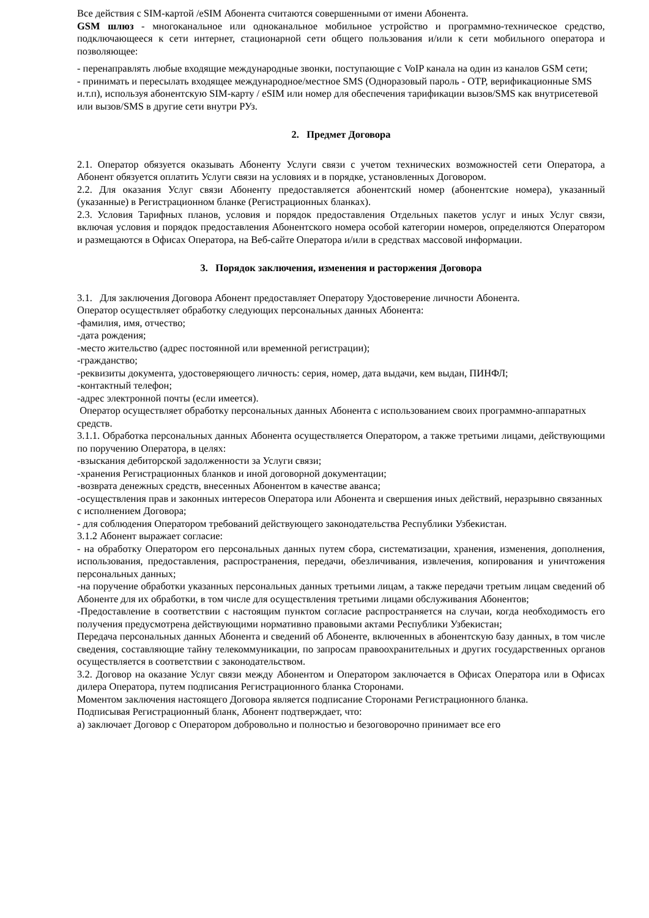Все действия с SIM-картой /eSIM Абонента считаются совершенными от имени Абонента.
GSM шлюз - многоканальное или одноканальное мобильное устройство и программно-техническое средство, подключающееся к сети интернет, стационарной сети общего пользования и/или к сети мобильного оператора и позволяющее:
- перенаправлять любые входящие международные звонки, поступающие с VoIP канала на один из каналов GSM сети;
- принимать и пересылать входящее международное/местное SMS (Одноразовый пароль - OTP, верификационные SMS и.т.п), используя абонентскую SIM-карту / eSIM или номер для обеспечения тарификации вызов/SMS как внутрисетевой или вызов/SMS в другие сети внутри РУз.
2. Предмет Договора
2.1. Оператор обязуется оказывать Абоненту Услуги связи с учетом технических возможностей сети Оператора, а Абонент обязуется оплатить Услуги связи на условиях и в порядке, установленных Договором.
2.2. Для оказания Услуг связи Абоненту предоставляется абонентский номер (абонентские номера), указанный (указанные) в Регистрационном бланке (Регистрационных бланках).
2.3. Условия Тарифных планов, условия и порядок предоставления Отдельных пакетов услуг и иных Услуг связи, включая условия и порядок предоставления Абонентского номера особой категории номеров, определяются Оператором и размещаются в Офисах Оператора, на Веб-сайте Оператора и/или в средствах массовой информации.
3. Порядок заключения, изменения и расторжения Договора
3.1. Для заключения Договора Абонент предоставляет Оператору Удостоверение личности Абонента.
Оператор осуществляет обработку следующих персональных данных Абонента:
-фамилия, имя, отчество;
-дата рождения;
-место жительство (адрес постоянной или временной регистрации);
-гражданство;
-реквизиты документа, удостоверяющего личность: серия, номер, дата выдачи, кем выдан, ПИНФЛ;
-контактный телефон;
-адрес электронной почты (если имеется).
Оператор осуществляет обработку персональных данных Абонента с использованием своих программно-аппаратных средств.
3.1.1. Обработка персональных данных Абонента осуществляется Оператором, а также третьими лицами, действующими по поручению Оператора, в целях:
-взыскания дебиторской задолженности за Услуги связи;
-хранения Регистрационных бланков и иной договорной документации;
-возврата денежных средств, внесенных Абонентом в качестве аванса;
-осуществления прав и законных интересов Оператора или Абонента и свершения иных действий, неразрывно связанных с исполнением Договора;
- для соблюдения Оператором требований действующего законодательства Республики Узбекистан.
3.1.2 Абонент выражает согласие:
- на обработку Оператором его персональных данных путем сбора, систематизации, хранения, изменения, дополнения, использования, предоставления, распространения, передачи, обезличивания, извлечения, копирования и уничтожения персональных данных;
-на поручение обработки указанных персональных данных третьими лицам, а также передачи третьим лицам сведений об Абоненте для их обработки, в том числе для осуществления третьими лицами обслуживания Абонентов;
-Предоставление в соответствии с настоящим пунктом согласие распространяется на случаи, когда необходимость его получения предусмотрена действующими нормативно правовыми актами Республики Узбекистан;
Передача персональных данных Абонента и сведений об Абоненте, включенных в абонентскую базу данных, в том числе сведения, составляющие тайну телекоммуникации, по запросам правоохранительных и других государственных органов осуществляется в соответствии с законодательством.
3.2. Договор на оказание Услуг связи между Абонентом и Оператором заключается в Офисах Оператора или в Офисах дилера Оператора, путем подписания Регистрационного бланка Сторонами.
Моментом заключения настоящего Договора является подписание Сторонами Регистрационного бланка.
Подписывая Регистрационный бланк, Абонент подтверждает, что:
а) заключает Договор с Оператором добровольно и полностью и безоговорочно принимает все его